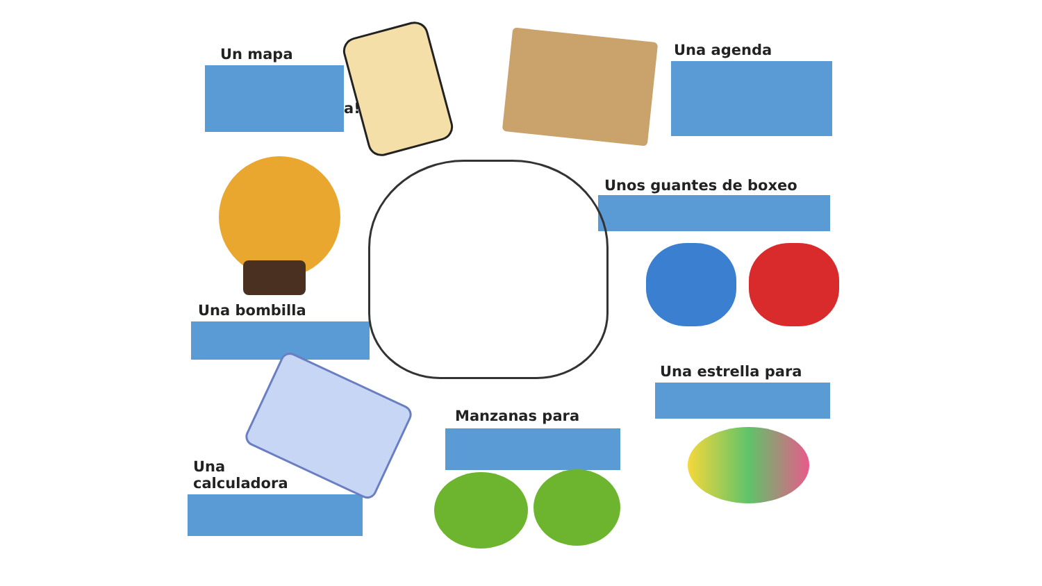Un mapa
a!
Una agenda
Unos guantes de boxeo
Una bombilla
Una estrella para
Manzanas para
Una
calculadora